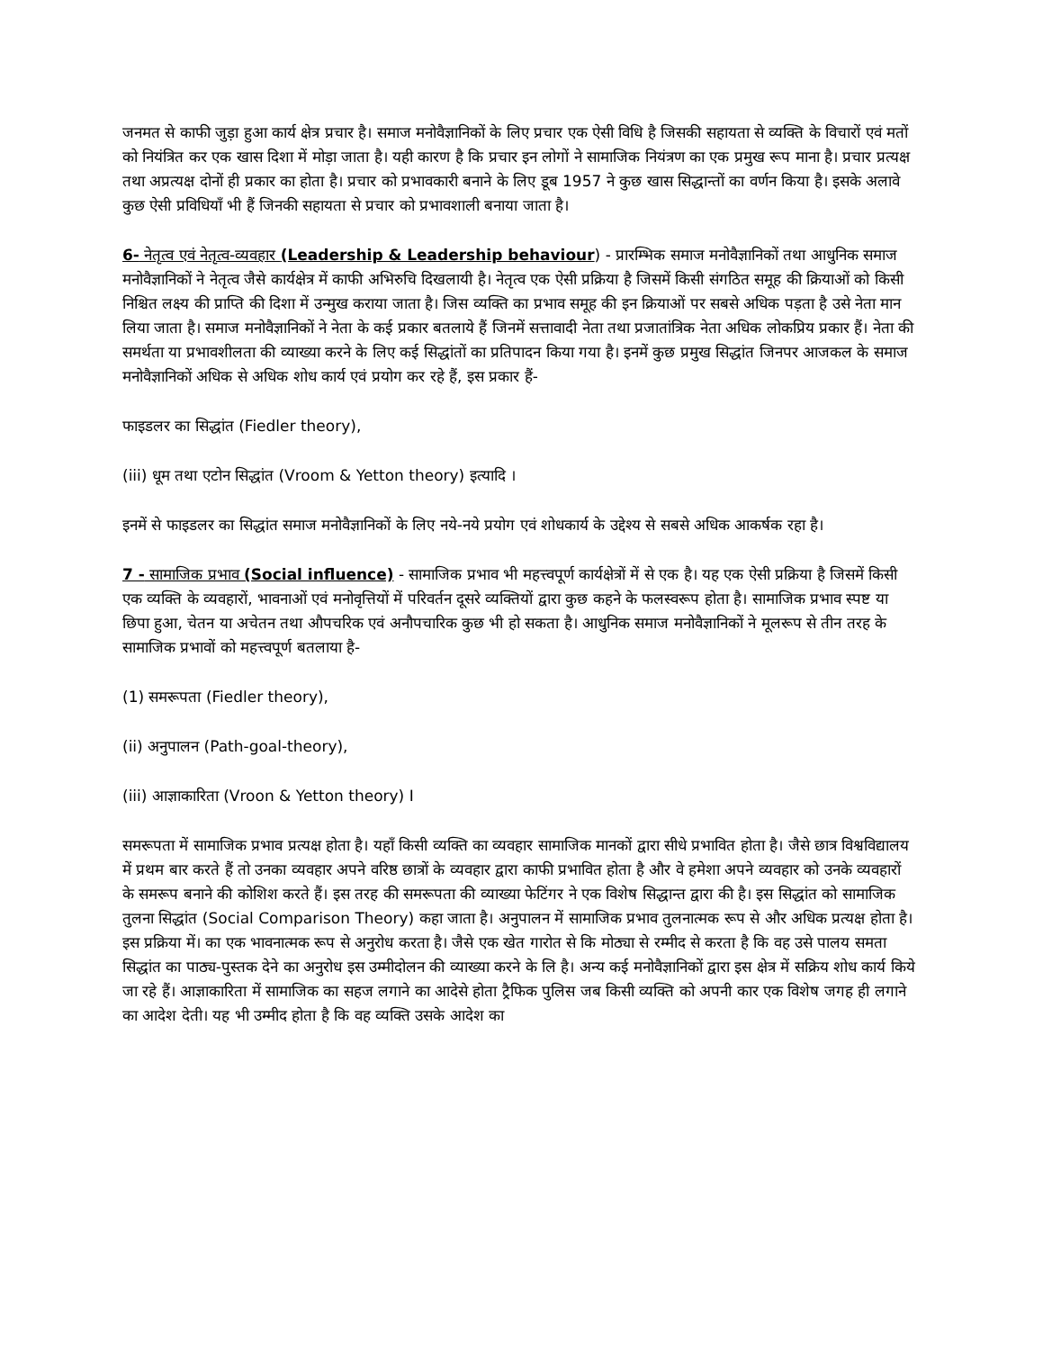जनमत से काफी जुड़ा हुआ कार्य क्षेत्र प्रचार है। समाज मनोवैज्ञानिकों के लिए प्रचार एक ऐसी विधि है जिसकी सहायता से व्यक्ति के विचारों एवं मतों को नियंत्रित कर एक खास दिशा में मोड़ा जाता है। यही कारण है कि प्रचार इन लोगों ने सामाजिक नियंत्रण का एक प्रमुख रूप माना है। प्रचार प्रत्यक्ष तथा अप्रत्यक्ष दोनों ही प्रकार का होता है। प्रचार को प्रभावकारी बनाने के लिए डूब 1957 ने कुछ खास सिद्धान्तों का वर्णन किया है। इसके अलावे कुछ ऐसी प्रविधियाँ भी हैं जिनकी सहायता से प्रचार को प्रभावशाली बनाया जाता है।
6- नेतृत्व एवं नेतृत्व-व्यवहार (Leadership & Leadership behaviour) - प्रारम्भिक समाज मनोवैज्ञानिकों तथा आधुनिक समाज मनोवैज्ञानिकों ने नेतृत्व जैसे कार्यक्षेत्र में काफी अभिरुचि दिखलायी है। नेतृत्व एक ऐसी प्रक्रिया है जिसमें किसी संगठित समूह की क्रियाओं को किसी निश्चित लक्ष्य की प्राप्ति की दिशा में उन्मुख कराया जाता है। जिस व्यक्ति का प्रभाव समूह की इन क्रियाओं पर सबसे अधिक पड़ता है उसे नेता मान लिया जाता है। समाज मनोवैज्ञानिकों ने नेता के कई प्रकार बतलाये हैं जिनमें सत्तावादी नेता तथा प्रजातांत्रिक नेता अधिक लोकप्रिय प्रकार हैं। नेता की समर्थता या प्रभावशीलता की व्याख्या करने के लिए कई सिद्धांतों का प्रतिपादन किया गया है। इनमें कुछ प्रमुख सिद्धांत जिनपर आजकल के समाज मनोवैज्ञानिकों अधिक से अधिक शोध कार्य एवं प्रयोग कर रहे हैं, इस प्रकार हैं-
फाइडलर का सिद्धांत (Fiedler theory),
(iii) धूम तथा एटोन सिद्धांत (Vroom & Yetton theory) इत्यादि ।
इनमें से फाइडलर का सिद्धांत समाज मनोवैज्ञानिकों के लिए नये-नये प्रयोग एवं शोधकार्य के उद्देश्य से सबसे अधिक आकर्षक रहा है।
7 - सामाजिक प्रभाव (Social influence) - सामाजिक प्रभाव भी महत्त्वपूर्ण कार्यक्षेत्रों में से एक है। यह एक ऐसी प्रक्रिया है जिसमें किसी एक व्यक्ति के व्यवहारों, भावनाओं एवं मनोवृत्तियों में परिवर्तन दूसरे व्यक्तियों द्वारा कुछ कहने के फलस्वरूप होता है। सामाजिक प्रभाव स्पष्ट या छिपा हुआ, चेतन या अचेतन तथा औपचरिक एवं अनौपचारिक कुछ भी हो सकता है। आधुनिक समाज मनोवैज्ञानिकों ने मूलरूप से तीन तरह के सामाजिक प्रभावों को महत्त्वपूर्ण बतलाया है-
(1) समरूपता (Fiedler theory),
(ii) अनुपालन (Path-goal-theory),
(iii) आज्ञाकारिता (Vroon & Yetton theory) I
समरूपता में सामाजिक प्रभाव प्रत्यक्ष होता है। यहाँ किसी व्यक्ति का व्यवहार सामाजिक मानकों द्वारा सीधे प्रभावित होता है। जैसे छात्र विश्वविद्यालय में प्रथम बार करते हैं तो उनका व्यवहार अपने वरिष्ठ छात्रों के व्यवहार द्वारा काफी प्रभावित होता है और वे हमेशा अपने व्यवहार को उनके व्यवहारों के समरूप बनाने की कोशिश करते हैं। इस तरह की समरूपता की व्याख्या फेटिंगर ने एक विशेष सिद्धान्त द्वारा की है। इस सिद्धांत को सामाजिक तुलना सिद्धांत (Social Comparison Theory) कहा जाता है। अनुपालन में सामाजिक प्रभाव तुलनात्मक रूप से और अधिक प्रत्यक्ष होता है। इस प्रक्रिया में। का एक भावनात्मक रूप से अनुरोध करता है। जैसे एक खेत गारोत से कि मोठ्या से रम्मीद से करता है कि वह उसे पालय समता सिद्धांत का पाठ्य-पुस्तक देने का अनुरोध इस उम्मीदोलन की व्याख्या करने के लि है। अन्य कई मनोवैज्ञानिकों द्वारा इस क्षेत्र में सक्रिय शोध कार्य किये जा रहे हैं। आज्ञाकारिता में सामाजिक का सहज लगाने का आदेसे होता ट्रैफिक पुलिस जब किसी व्यक्ति को अपनी कार एक विशेष जगह ही लगाने का आदेश देती। यह भी उम्मीद होता है कि वह व्यक्ति उसके आदेश का